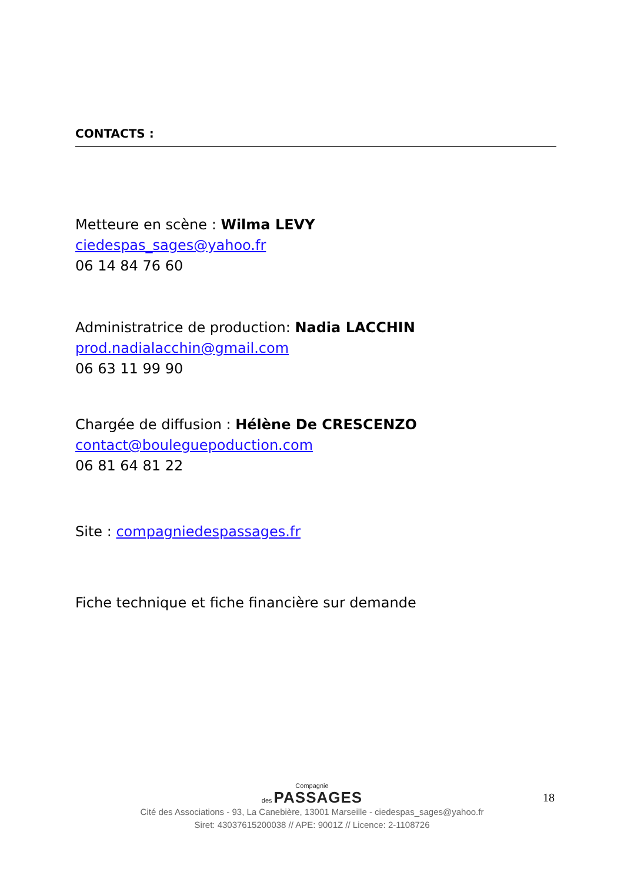CONTACTS :
Metteure en scène : Wilma LEVY
ciedespas_sages@yahoo.fr
06 14 84 76 60
Administratrice de production: Nadia LACCHIN
prod.nadialacchin@gmail.com
06 63 11 99 90
Chargée de diffusion : Hélène De CRESCENZO
contact@bouleguepoduction.com
06 81 64 81 22
Site : compagniedespassages.fr
Fiche technique et fiche financière sur demande
18
Compagnie
des PASSAGES
Cité des Associations - 93, La Canebière, 13001 Marseille - ciedespas_sages@yahoo.fr
Siret: 43037615200038 // APE: 9001Z // Licence: 2-1108726